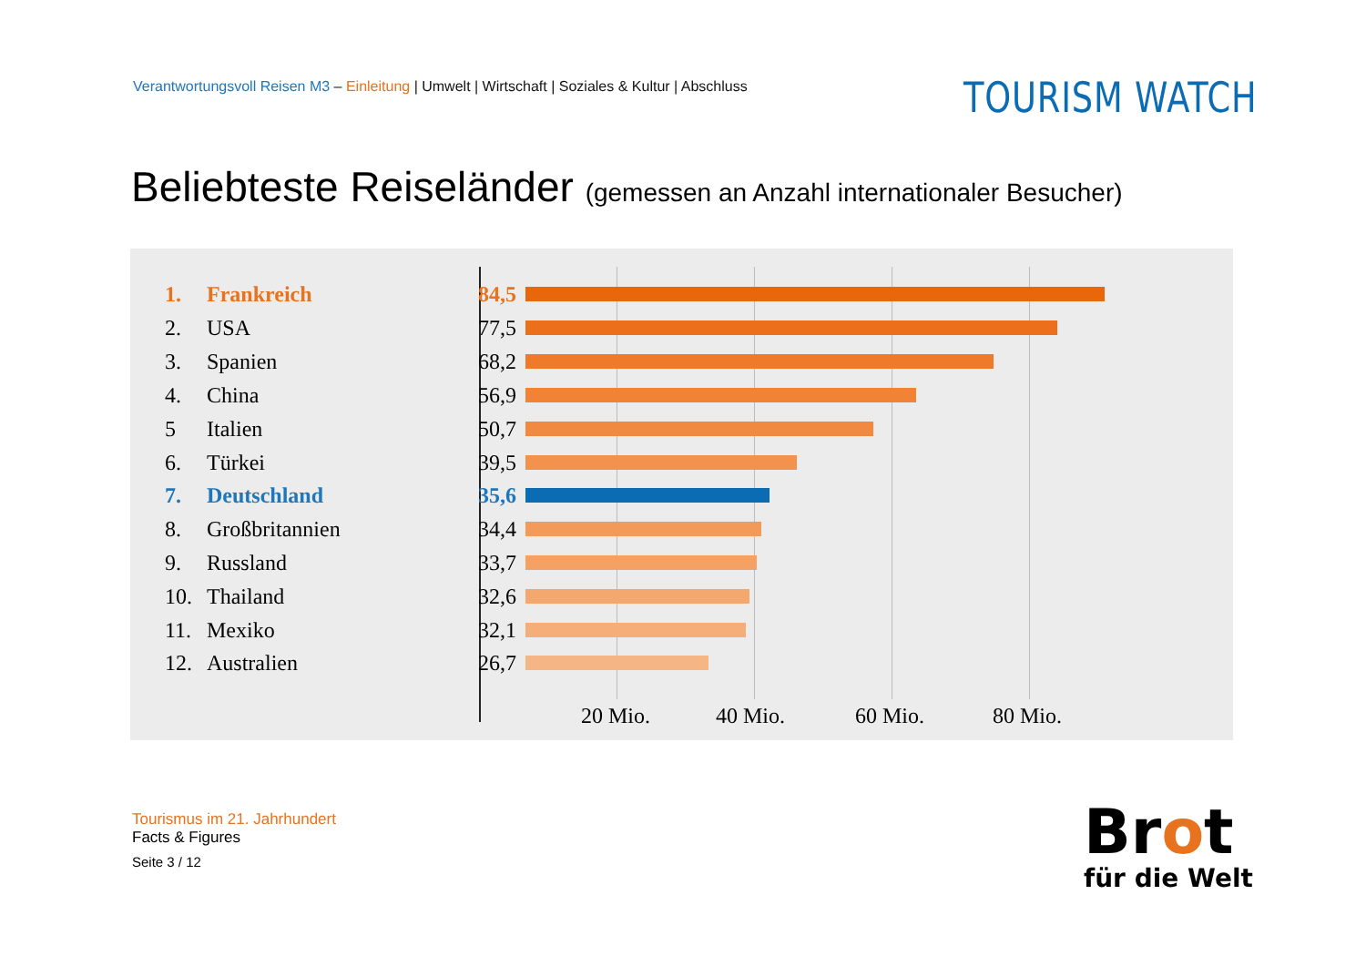Verantwortungsvoll Reisen M3 – Einleitung | Umwelt | Wirtschaft | Soziales & Kultur | Abschluss
TOURISM WATCH
Beliebteste Reiseländer (gemessen an Anzahl internationaler Besucher)
1. Frankreich 84,5
2. USA 77,5
3. Spanien 68,2
4. China 56,9
5 Italien 50,7
6. Türkei 39,5
7. Deutschland 35,6
8. Großbritannien 34,4
9. Russland 33,7
10. Thailand 32,6
11. Mexiko 32,1
12. Australien 26,7
20 Mio. 40 Mio. 60 Mio. 80 Mio.
Tourismus im 21. Jahrhundert
Facts & Figures
Seite 3 / 12
Brot
für die Welt